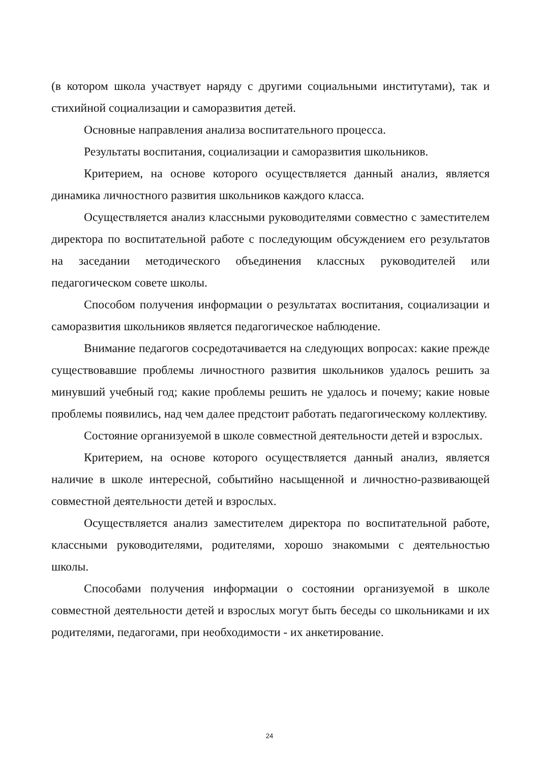(в котором школа участвует наряду с другими социальными институтами), так и стихийной социализации и саморазвития детей.
Основные направления анализа воспитательного процесса.
Результаты воспитания, социализации и саморазвития школьников.
Критерием, на основе которого осуществляется данный анализ, является динамика личностного развития школьников каждого класса.
Осуществляется анализ классными руководителями совместно с заместителем директора по воспитательной работе с последующим обсуждением его результатов на заседании методического объединения классных руководителей или педагогическом совете школы.
Способом получения информации о результатах воспитания, социализации и саморазвития школьников является педагогическое наблюдение.
Внимание педагогов сосредотачивается на следующих вопросах: какие прежде существовавшие проблемы личностного развития школьников удалось решить за минувший учебный год; какие проблемы решить не удалось и почему; какие новые проблемы появились, над чем далее предстоит работать педагогическому коллективу.
Состояние организуемой в школе совместной деятельности детей и взрослых.
Критерием, на основе которого осуществляется данный анализ, является наличие в школе интересной, событийно насыщенной и личностно-развивающей совместной деятельности детей и взрослых.
Осуществляется анализ заместителем директора по воспитательной работе, классными руководителями, родителями, хорошо знакомыми с деятельностью школы.
Способами получения информации о состоянии организуемой в школе совместной деятельности детей и взрослых могут быть беседы со школьниками и их родителями, педагогами, при необходимости - их анкетирование.
24